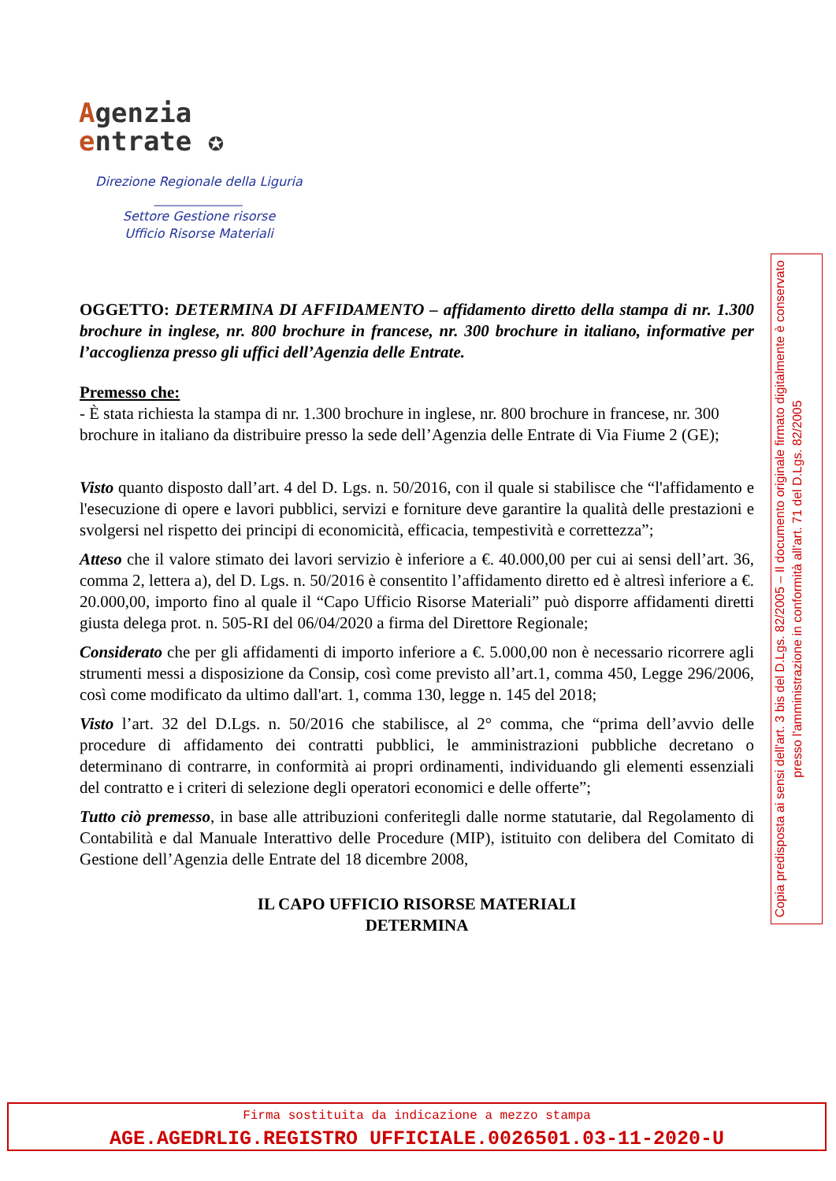Agenzia
entrate ✪
Direzione Regionale della Liguria
______________
Settore Gestione risorse
Ufficio Risorse Materiali
OGGETTO: DETERMINA DI AFFIDAMENTO – affidamento diretto della stampa di nr. 1.300 brochure in inglese, nr. 800 brochure in francese, nr. 300 brochure in italiano, informative per l’accoglienza presso gli uffici dell’Agenzia delle Entrate.
Premesso che:
- È stata richiesta la stampa di nr. 1.300 brochure in inglese, nr. 800 brochure in francese, nr. 300 brochure in italiano da distribuire presso la sede dell’Agenzia delle Entrate di Via Fiume 2 (GE);
Visto quanto disposto dall’art. 4 del D. Lgs. n. 50/2016, con il quale si stabilisce che “l'affidamento e l'esecuzione di opere e lavori pubblici, servizi e forniture deve garantire la qualità delle prestazioni e svolgersi nel rispetto dei principi di economicità, efficacia, tempestività e correttezza”;
Atteso che il valore stimato dei lavori servizio è inferiore a €. 40.000,00 per cui ai sensi dell’art. 36, comma 2, lettera a), del D. Lgs. n. 50/2016 è consentito l’affidamento diretto ed è altresì inferiore a €. 20.000,00, importo fino al quale il “Capo Ufficio Risorse Materiali” può disporre affidamenti diretti giusta delega prot. n. 505-RI del 06/04/2020 a firma del Direttore Regionale;
Considerato che per gli affidamenti di importo inferiore a €. 5.000,00 non è necessario ricorrere agli strumenti messi a disposizione da Consip, così come previsto all’art.1, comma 450, Legge 296/2006, così come modificato da ultimo dall'art. 1, comma 130, legge n. 145 del 2018;
Visto l’art. 32 del D.Lgs. n. 50/2016 che stabilisce, al 2° comma, che “prima dell’avvio delle procedure di affidamento dei contratti pubblici, le amministrazioni pubbliche decretano o determinano di contrarre, in conformità ai propri ordinamenti, individuando gli elementi essenziali del contratto e i criteri di selezione degli operatori economici e delle offerte”;
Tutto ciò premesso, in base alle attribuzioni conferitegli dalle norme statutarie, dal Regolamento di Contabilità e dal Manuale Interattivo delle Procedure (MIP), istituito con delibera del Comitato di Gestione dell’Agenzia delle Entrate del 18 dicembre 2008,
IL CAPO UFFICIO RISORSE MATERIALI
DETERMINA
Copia predisposta ai sensi dell'art. 3 bis del D.Lgs. 82/2005 – Il documento originale firmato digitalmente è conservato presso l'amministrazione in conformità all'art. 71 del D.Lgs. 82/2005
Firma sostituita da indicazione a mezzo stampa
AGE.AGEDRLIG.REGISTRO UFFICIALE.0026501.03-11-2020-U